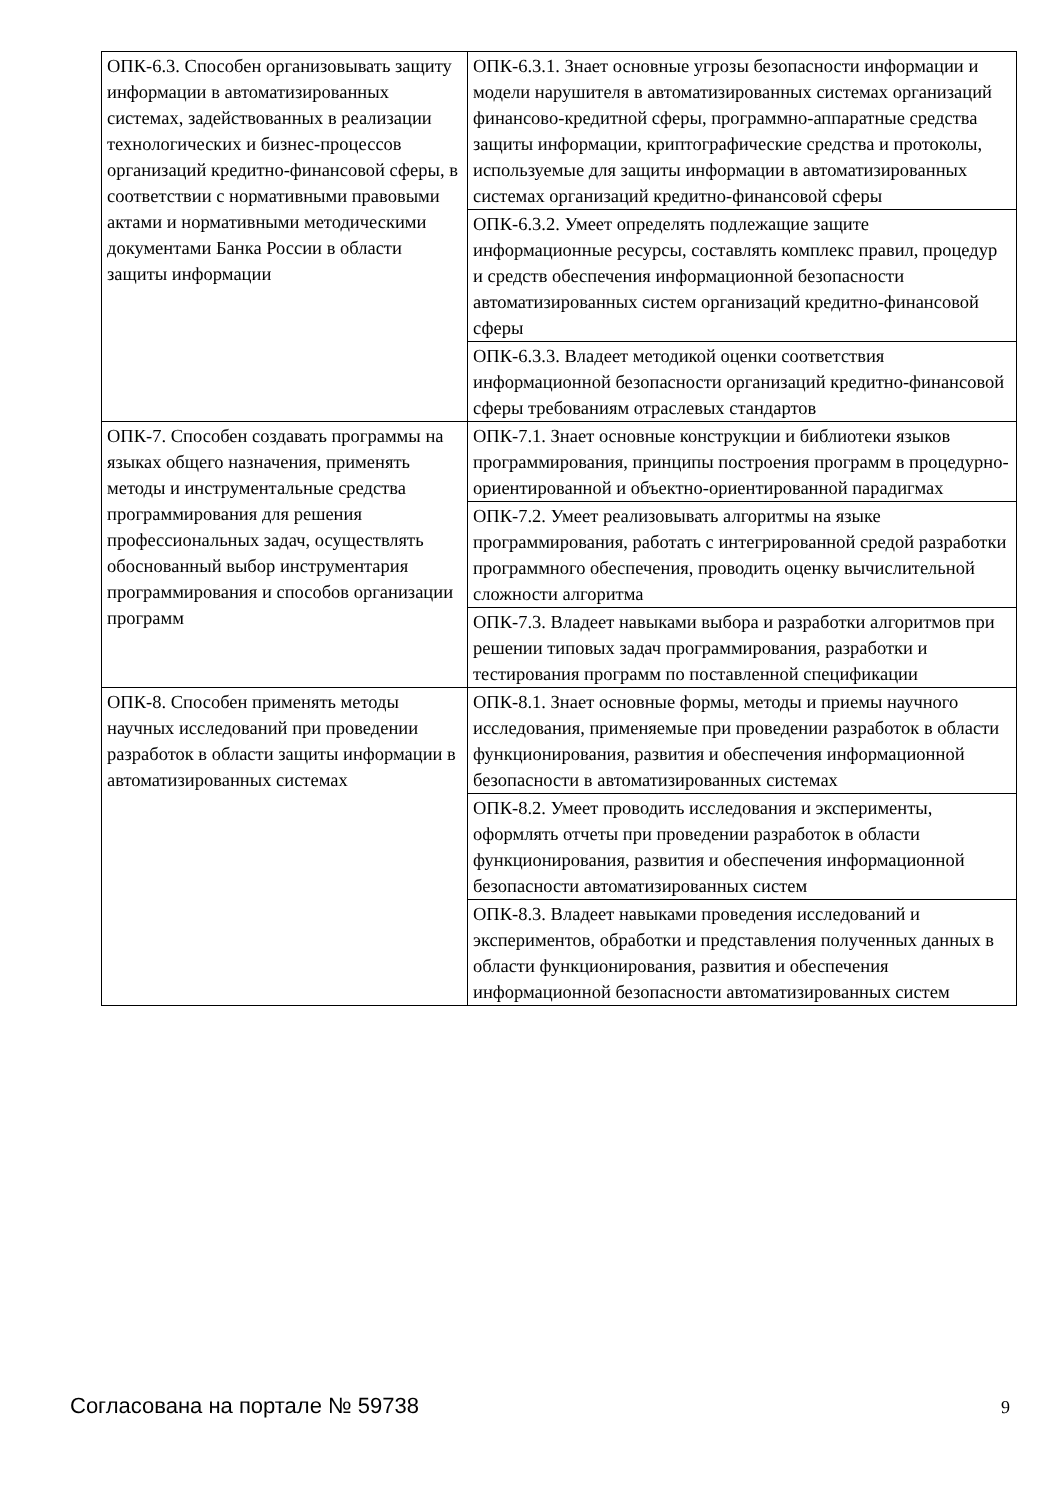| ОПК-6.3. Способен организовывать защиту информации в автоматизированных системах, задействованных в реализации технологических и бизнес-процессов организаций кредитно-финансовой сферы, в соответствии с нормативными правовыми актами и нормативными методическими документами Банка России в области защиты информации | ОПК-6.3.1. Знает основные угрозы безопасности информации и модели нарушителя в автоматизированных системах организаций финансово-кредитной сферы, программно-аппаратные средства защиты информации, криптографические средства и протоколы, используемые для защиты информации в автоматизированных системах организаций кредитно-финансовой сферы |
| | ОПК-6.3.2. Умеет определять подлежащие защите информационные ресурсы, составлять комплекс правил, процедур и средств обеспечения информационной безопасности автоматизированных систем организаций кредитно-финансовой сферы |
| | ОПК-6.3.3. Владеет методикой оценки соответствия информационной безопасности организаций кредитно-финансовой сферы требованиям отраслевых стандартов |
| ОПК-7. Способен создавать программы на языках общего назначения, применять методы и инструментальные средства программирования для решения профессиональных задач, осуществлять обоснованный выбор инструментария программирования и способов организации программ | ОПК-7.1. Знает основные конструкции и библиотеки языков программирования, принципы построения программ в процедурно-ориентированной и объектно-ориентированной парадигмах |
| | ОПК-7.2. Умеет реализовывать алгоритмы на языке программирования, работать с интегрированной средой разработки программного обеспечения, проводить оценку вычислительной сложности алгоритма |
| | ОПК-7.3. Владеет навыками выбора и разработки алгоритмов при решении типовых задач программирования, разработки и тестирования программ по поставленной спецификации |
| ОПК-8. Способен применять методы научных исследований при проведении разработок в области защиты информации в автоматизированных системах | ОПК-8.1. Знает основные формы, методы и приемы научного исследования, применяемые при проведении разработок в области функционирования, развития и обеспечения информационной безопасности в автоматизированных системах |
| | ОПК-8.2. Умеет проводить исследования и эксперименты, оформлять отчеты при проведении разработок в области функционирования, развития и обеспечения информационной безопасности автоматизированных систем |
| | ОПК-8.3. Владеет навыками проведения исследований и экспериментов, обработки и представления полученных данных в области функционирования, развития и обеспечения информационной безопасности автоматизированных систем |
Согласована на портале № 59738 9